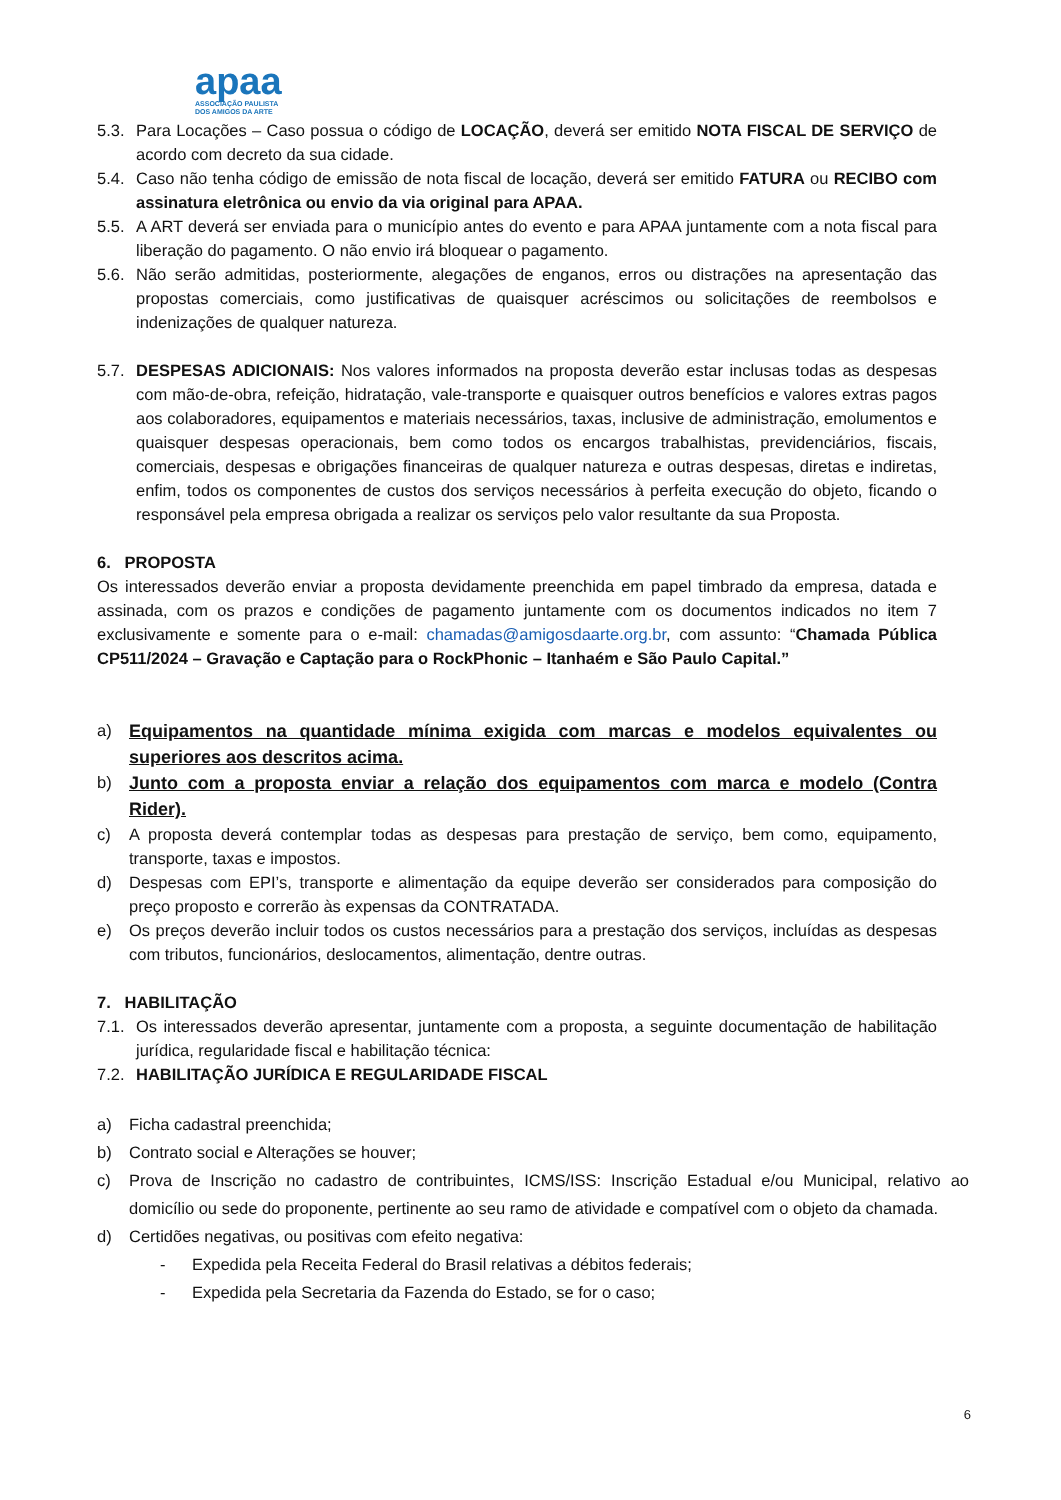apaa
ASSOCIAÇÃO PAULISTA
DOS AMIGOS DA ARTE
5.3. Para Locações – Caso possua o código de LOCAÇÃO, deverá ser emitido NOTA FISCAL DE SERVIÇO de acordo com decreto da sua cidade.
5.4. Caso não tenha código de emissão de nota fiscal de locação, deverá ser emitido FATURA ou RECIBO com assinatura eletrônica ou envio da via original para APAA.
5.5. A ART deverá ser enviada para o município antes do evento e para APAA juntamente com a nota fiscal para liberação do pagamento. O não envio irá bloquear o pagamento.
5.6. Não serão admitidas, posteriormente, alegações de enganos, erros ou distrações na apresentação das propostas comerciais, como justificativas de quaisquer acréscimos ou solicitações de reembolsos e indenizações de qualquer natureza.
5.7. DESPESAS ADICIONAIS: Nos valores informados na proposta deverão estar inclusas todas as despesas com mão-de-obra, refeição, hidratação, vale-transporte e quaisquer outros benefícios e valores extras pagos aos colaboradores, equipamentos e materiais necessários, taxas, inclusive de administração, emolumentos e quaisquer despesas operacionais, bem como todos os encargos trabalhistas, previdenciários, fiscais, comerciais, despesas e obrigações financeiras de qualquer natureza e outras despesas, diretas e indiretas, enfim, todos os componentes de custos dos serviços necessários à perfeita execução do objeto, ficando o responsável pela empresa obrigada a realizar os serviços pelo valor resultante da sua Proposta.
6. PROPOSTA
Os interessados deverão enviar a proposta devidamente preenchida em papel timbrado da empresa, datada e assinada, com os prazos e condições de pagamento juntamente com os documentos indicados no item 7 exclusivamente e somente para o e-mail: chamadas@amigosdaarte.org.br, com assunto: “Chamada Pública CP511/2024 – Gravação e Captação para o RockPhonic – Itanhaém e São Paulo Capital.”
a) Equipamentos na quantidade mínima exigida com marcas e modelos equivalentes ou superiores aos descritos acima.
b) Junto com a proposta enviar a relação dos equipamentos com marca e modelo (Contra Rider).
c) A proposta deverá contemplar todas as despesas para prestação de serviço, bem como, equipamento, transporte, taxas e impostos.
d) Despesas com EPI’s, transporte e alimentação da equipe deverão ser considerados para composição do preço proposto e correrão às expensas da CONTRATADA.
e) Os preços deverão incluir todos os custos necessários para a prestação dos serviços, incluídas as despesas com tributos, funcionários, deslocamentos, alimentação, dentre outras.
7. HABILITAÇÃO
7.1. Os interessados deverão apresentar, juntamente com a proposta, a seguinte documentação de habilitação jurídica, regularidade fiscal e habilitação técnica:
7.2. HABILITAÇÃO JURÍDICA E REGULARIDADE FISCAL
a) Ficha cadastral preenchida;
b) Contrato social e Alterações se houver;
c) Prova de Inscrição no cadastro de contribuintes, ICMS/ISS: Inscrição Estadual e/ou Municipal, relativo ao domicílio ou sede do proponente, pertinente ao seu ramo de atividade e compatível com o objeto da chamada.
d) Certidões negativas, ou positivas com efeito negativa:
- Expedida pela Receita Federal do Brasil relativas a débitos federais;
- Expedida pela Secretaria da Fazenda do Estado, se for o caso;
6